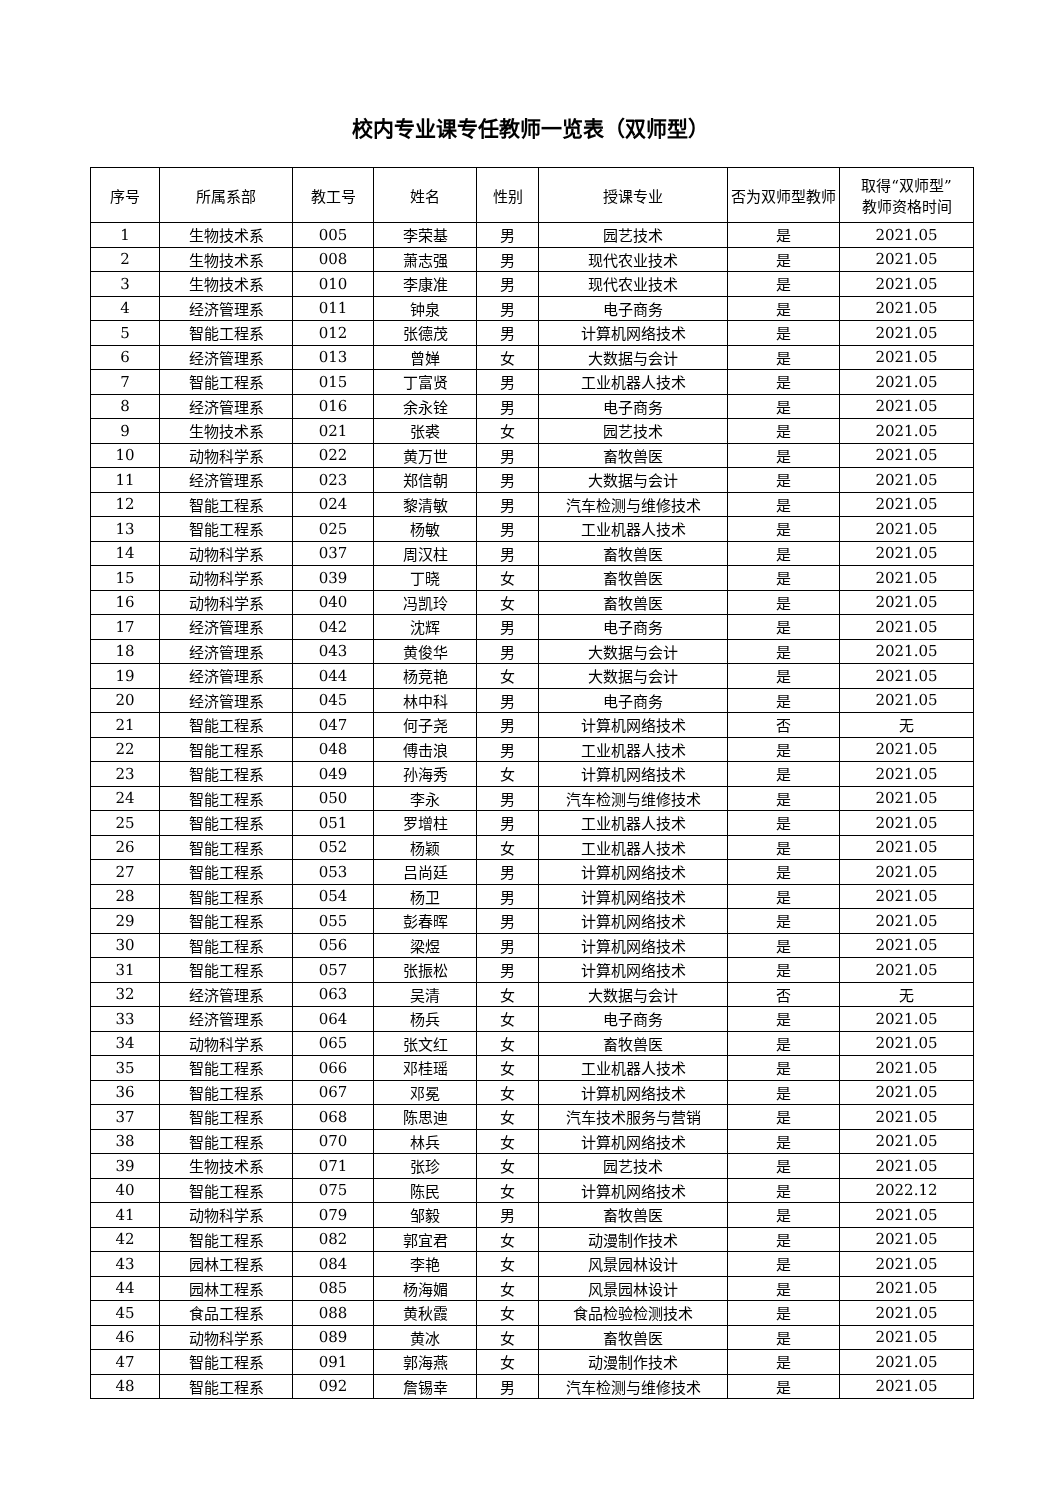校内专业课专任教师一览表（双师型）
| 序号 | 所属系部 | 教工号 | 姓名 | 性别 | 授课专业 | 否为双师型教师 | 取得“双师型” 教师资格时间 |
| --- | --- | --- | --- | --- | --- | --- | --- |
| 1 | 生物技术系 | 005 | 李荣基 | 男 | 园艺技术 | 是 | 2021.05 |
| 2 | 生物技术系 | 008 | 萧志强 | 男 | 现代农业技术 | 是 | 2021.05 |
| 3 | 生物技术系 | 010 | 李康准 | 男 | 现代农业技术 | 是 | 2021.05 |
| 4 | 经济管理系 | 011 | 钟泉 | 男 | 电子商务 | 是 | 2021.05 |
| 5 | 智能工程系 | 012 | 张德茂 | 男 | 计算机网络技术 | 是 | 2021.05 |
| 6 | 经济管理系 | 013 | 曾婵 | 女 | 大数据与会计 | 是 | 2021.05 |
| 7 | 智能工程系 | 015 | 丁富贤 | 男 | 工业机器人技术 | 是 | 2021.05 |
| 8 | 经济管理系 | 016 | 余永铨 | 男 | 电子商务 | 是 | 2021.05 |
| 9 | 生物技术系 | 021 | 张裘 | 女 | 园艺技术 | 是 | 2021.05 |
| 10 | 动物科学系 | 022 | 黄万世 | 男 | 畜牧兽医 | 是 | 2021.05 |
| 11 | 经济管理系 | 023 | 郑信朝 | 男 | 大数据与会计 | 是 | 2021.05 |
| 12 | 智能工程系 | 024 | 黎清敏 | 男 | 汽车检测与维修技术 | 是 | 2021.05 |
| 13 | 智能工程系 | 025 | 杨敏 | 男 | 工业机器人技术 | 是 | 2021.05 |
| 14 | 动物科学系 | 037 | 周汉柱 | 男 | 畜牧兽医 | 是 | 2021.05 |
| 15 | 动物科学系 | 039 | 丁晓 | 女 | 畜牧兽医 | 是 | 2021.05 |
| 16 | 动物科学系 | 040 | 冯凯玲 | 女 | 畜牧兽医 | 是 | 2021.05 |
| 17 | 经济管理系 | 042 | 沈辉 | 男 | 电子商务 | 是 | 2021.05 |
| 18 | 经济管理系 | 043 | 黄俊华 | 男 | 大数据与会计 | 是 | 2021.05 |
| 19 | 经济管理系 | 044 | 杨竞艳 | 女 | 大数据与会计 | 是 | 2021.05 |
| 20 | 经济管理系 | 045 | 林中科 | 男 | 电子商务 | 是 | 2021.05 |
| 21 | 智能工程系 | 047 | 何子尧 | 男 | 计算机网络技术 | 否 | 无 |
| 22 | 智能工程系 | 048 | 傅击浪 | 男 | 工业机器人技术 | 是 | 2021.05 |
| 23 | 智能工程系 | 049 | 孙海秀 | 女 | 计算机网络技术 | 是 | 2021.05 |
| 24 | 智能工程系 | 050 | 李永 | 男 | 汽车检测与维修技术 | 是 | 2021.05 |
| 25 | 智能工程系 | 051 | 罗增柱 | 男 | 工业机器人技术 | 是 | 2021.05 |
| 26 | 智能工程系 | 052 | 杨颖 | 女 | 工业机器人技术 | 是 | 2021.05 |
| 27 | 智能工程系 | 053 | 吕尚廷 | 男 | 计算机网络技术 | 是 | 2021.05 |
| 28 | 智能工程系 | 054 | 杨卫 | 男 | 计算机网络技术 | 是 | 2021.05 |
| 29 | 智能工程系 | 055 | 彭春晖 | 男 | 计算机网络技术 | 是 | 2021.05 |
| 30 | 智能工程系 | 056 | 梁煜 | 男 | 计算机网络技术 | 是 | 2021.05 |
| 31 | 智能工程系 | 057 | 张振松 | 男 | 计算机网络技术 | 是 | 2021.05 |
| 32 | 经济管理系 | 063 | 吴清 | 女 | 大数据与会计 | 否 | 无 |
| 33 | 经济管理系 | 064 | 杨兵 | 女 | 电子商务 | 是 | 2021.05 |
| 34 | 动物科学系 | 065 | 张文红 | 女 | 畜牧兽医 | 是 | 2021.05 |
| 35 | 智能工程系 | 066 | 邓桂瑶 | 女 | 工业机器人技术 | 是 | 2021.05 |
| 36 | 智能工程系 | 067 | 邓冕 | 女 | 计算机网络技术 | 是 | 2021.05 |
| 37 | 智能工程系 | 068 | 陈思迪 | 女 | 汽车技术服务与营销 | 是 | 2021.05 |
| 38 | 智能工程系 | 070 | 林兵 | 女 | 计算机网络技术 | 是 | 2021.05 |
| 39 | 生物技术系 | 071 | 张珍 | 女 | 园艺技术 | 是 | 2021.05 |
| 40 | 智能工程系 | 075 | 陈民 | 女 | 计算机网络技术 | 是 | 2022.12 |
| 41 | 动物科学系 | 079 | 邹毅 | 男 | 畜牧兽医 | 是 | 2021.05 |
| 42 | 智能工程系 | 082 | 郭宜君 | 女 | 动漫制作技术 | 是 | 2021.05 |
| 43 | 园林工程系 | 084 | 李艳 | 女 | 风景园林设计 | 是 | 2021.05 |
| 44 | 园林工程系 | 085 | 杨海媚 | 女 | 风景园林设计 | 是 | 2021.05 |
| 45 | 食品工程系 | 088 | 黄秋霞 | 女 | 食品检验检测技术 | 是 | 2021.05 |
| 46 | 动物科学系 | 089 | 黄冰 | 女 | 畜牧兽医 | 是 | 2021.05 |
| 47 | 智能工程系 | 091 | 郭海燕 | 女 | 动漫制作技术 | 是 | 2021.05 |
| 48 | 智能工程系 | 092 | 詹锡幸 | 男 | 汽车检测与维修技术 | 是 | 2021.05 |